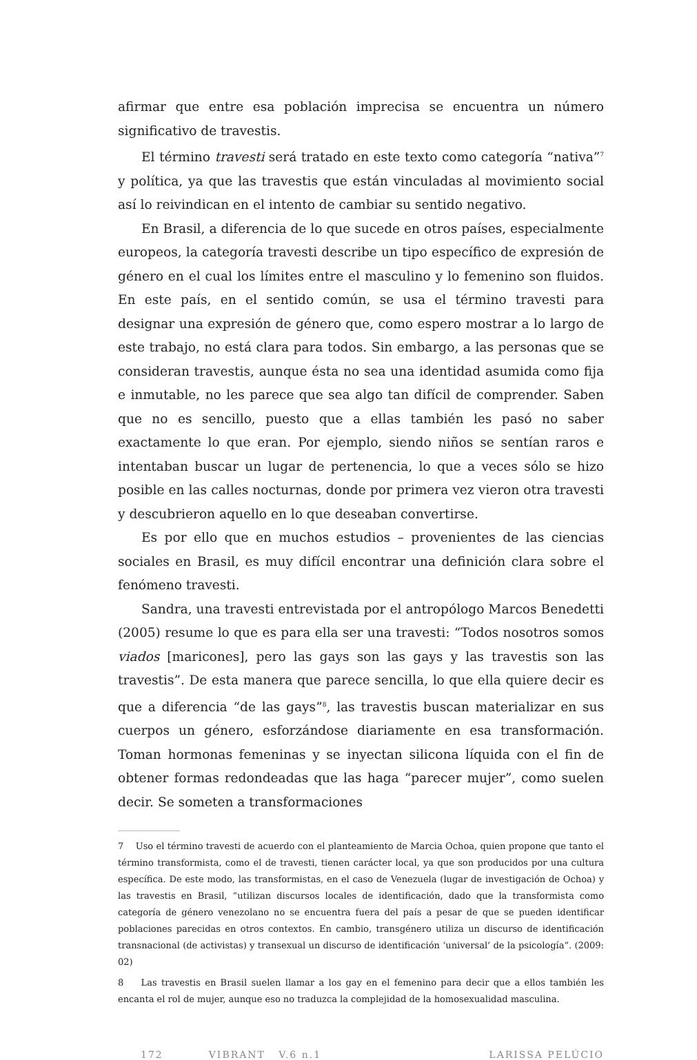afirmar que entre esa población imprecisa se encuentra un número significativo de travestis.
El término travesti será tratado en este texto como categoría “nativa”<sup>7</sup> y política, ya que las travestis que están vinculadas al movimiento social así lo reivindican en el intento de cambiar su sentido negativo.
En Brasil, a diferencia de lo que sucede en otros países, especialmente europeos, la categoría travesti describe un tipo específico de expresión de género en el cual los límites entre el masculino y lo femenino son fluidos. En este país, en el sentido común, se usa el término travesti para designar una expresión de género que, como espero mostrar a lo largo de este trabajo, no está clara para todos. Sin embargo, a las personas que se consideran travestis, aunque ésta no sea una identidad asumida como fija e inmutable, no les parece que sea algo tan difícil de comprender. Saben que no es sencillo, puesto que a ellas también les pasó no saber exactamente lo que eran. Por ejemplo, siendo niños se sentían raros e intentaban buscar un lugar de pertenencia, lo que a veces sólo se hizo posible en las calles nocturnas, donde por primera vez vieron otra travesti y descubrieron aquello en lo que deseaban convertirse.
Es por ello que en muchos estudios – provenientes de las ciencias sociales en Brasil, es muy difícil encontrar una definición clara sobre el fenómeno travesti.
Sandra, una travesti entrevistada por el antropólogo Marcos Benedetti (2005) resume lo que es para ella ser una travesti: “Todos nosotros somos viados [maricones], pero las gays son las gays y las travestis son las travestis”. De esta manera que parece sencilla, lo que ella quiere decir es que a diferencia “de las gays”<sup>8</sup>, las travestis buscan materializar en sus cuerpos un género, esforzándose diariamente en esa transformación. Toman hormonas femeninas y se inyectan silicona líquida con el fin de obtener formas redondeadas que las haga “parecer mujer”, como suelen decir. Se someten a transformaciones
7 Uso el término travesti de acuerdo con el planteamiento de Marcia Ochoa, quien propone que tanto el término transformista, como el de travesti, tienen carácter local, ya que son producidos por una cultura específica. De este modo, las transformistas, en el caso de Venezuela (lugar de investigación de Ochoa) y las travestis en Brasil, “utilizan discursos locales de identificación, dado que la transformista como categoría de género venezolano no se encuentra fuera del país a pesar de que se pueden identificar poblaciones parecidas en otros contextos. En cambio, transgénero utiliza un discurso de identificación transnacional (de activistas) y transexual un discurso de identificación ‘universal’ de la psicología”. (2009: 02)
8 Las travestis en Brasil suelen llamar a los gay en el femenino para decir que a ellos también les encanta el rol de mujer, aunque eso no traduzca la complejidad de la homosexualidad masculina.
172 VIBRANT V.6 n.1 LARISSA PELÚCIO